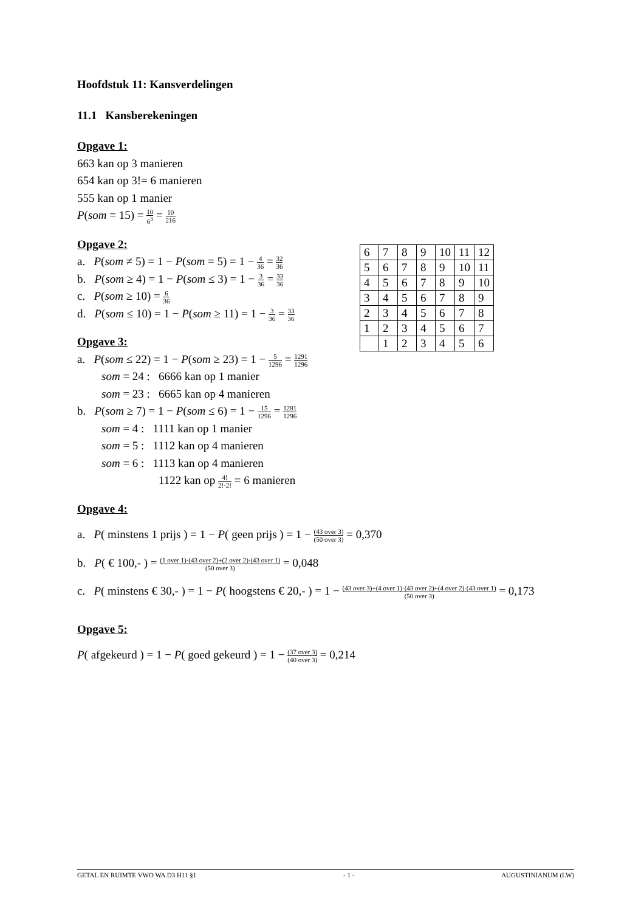Hoofdstuk 11: Kansverdelingen
11.1 Kansberekeningen
Opgave 1:
663 kan op 3 manieren
654 kan op 3!= 6 manieren
555 kan op 1 manier
P(som = 15) = 10 6<sup>3</sup> = 10 216
Opgave 2:
a. P(som ≠ 5) = 1 − P(som = 5) = 1 − 4 36 = 32 36
b. P(som ≥ 4) = 1 − P(som ≤ 3) = 1 − 3 36 = 33 36
c. P(som ≥ 10) = 6 36
d. P(som ≤ 10) = 1 − P(som ≥ 11) = 1 − 3 36 = 33 36
Opgave 3:
a. P(som ≤ 22) = 1 − P(som ≥ 23) = 1 − 5 1296 = 1291 1296
som = 24 : 6666 kan op 1 manier
som = 23 : 6665 kan op 4 manieren
b. P(som ≥ 7) = 1 − P(som ≤ 6) = 1 − 15 1296 = 1281 1296
som = 4 : 1111 kan op 1 manier
som = 5 : 1112 kan op 4 manieren
som = 6 : 1113 kan op 4 manieren
1122 kan op 4! 2!·2! = 6 manieren
Opgave 4:
a. P( minstens 1 prijs ) = 1 − P( geen prijs ) = 1 − (43 over 3) (50 over 3) = 0,370
b. P( € 100,- ) = (1 over 1)·(43 over 2)+(2 over 2)·(43 over 1) (50 over 3) = 0,048
c. P( minstens € 30,- ) = 1 − P( hoogstens € 20,- ) = 1 − (43 over 3)+(4 over 1)·(43 over 2)+(4 over 2)·(43 over 1) (50 over 3) = 0,173
Opgave 5:
P( afgekeurd ) = 1 − P( goed gekeurd ) = 1 − (37 over 3) (40 over 3) = 0,214
| 6 | 7 | 8 | 9 | 10 | 11 | 12 |
| 5 | 6 | 7 | 8 | 9 | 10 | 11 |
| 4 | 5 | 6 | 7 | 8 | 9 | 10 |
| 3 | 4 | 5 | 6 | 7 | 8 | 9 |
| 2 | 3 | 4 | 5 | 6 | 7 | 8 |
| 1 | 2 | 3 | 4 | 5 | 6 | 7 |
| | 1 | 2 | 3 | 4 | 5 | 6 |
GETAL EN RUIMTE VWO WA D3 H11 §1 - 1 - AUGUSTINIANUM (LW)